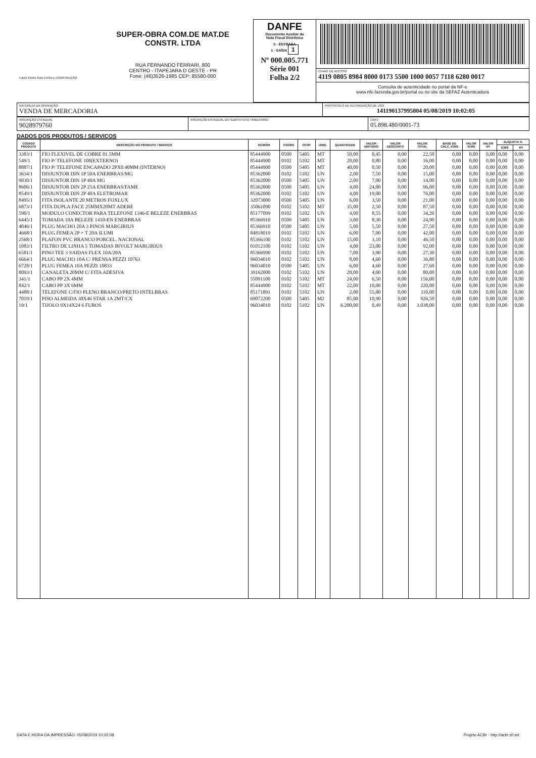| TUDO PARA SUA CASA E CONSTRUÇÃO SUPER-OBRA COM.DE MAT.DE CONSTR. LTDA RUA FERNANDO FERRARI, 800 CENTRO - ITAPEJARA D OESTE - PR Fone: (46)3526-1985 CEP: 85580-000 | DANFE Documento Auxiliar da Nota Fiscal Eletrônica 0 - ENTRADA 1 - SAÍDA 1 Nº 000.005.771 Série 001 Folha 2/2 | CHAVE DE ACESSO 4119 0805 8984 8000 0173 5500 1000 0057 7118 6280 0017 Consulta de autenticidade no portal da NF-e www.nfe.fazenda.gov.br/portal ou no site da SEFAZ Autenticadora |
| NATUREZA DA OPERAÇÃO VENDA DE MERCADORIA | PROTOCOLO DE AUTORIZAÇÃO DE USO 141190137995804 05/08/2019 10:02:05 |
| INSCRIÇÃO ESTADUAL 9028979760 | INSCRIÇÃO ESTADUAL DO SUBSTITUTO TRIBUTÁRIO | CNPJ 05.898.480/0001-73 |
DADOS DOS PRODUTOS / SERVIÇOS
| CÓDIGO PRODUTO | DESCRIÇÃO DO PRODUTO / SERVIÇO | NCM/SH | CSOSN | CFOP | UNID. | QUANTIDADE | VALOR UNITÁRIO | VALOR DESCONTO | VALOR TOTAL | BASE DE CÁLC. ICMS | VALOR ICMS | VALOR IPI | ALÍQUOTA % | |
| --- | --- | --- | --- | --- | --- | --- | --- | --- | --- | --- | --- | --- | --- | --- |
| | | | | | | | | | | | | | ICMS | IPI |
| 3383/1 | FIO FLEXIVEL DE COBRE 01.5MM | 85444900 | 0500 | 5405 | MT | 50,00 | 0,45 | 0,00 | 22,50 | 0,00 | 0,00 | 0,00 | 0,00 | 0,00 |
| 549/1 | FIO P/ TELEFONE 100(EXTERNO) | 85444900 | 0102 | 5102 | MT | 20,00 | 0,80 | 0,00 | 16,00 | 0,00 | 0,00 | 0,00 | 0,00 | 0,00 |
| 8887/1 | FIO P/ TELEFONE ENCAPADO 2PX0.40MM (INTERNO) | 85444900 | 0500 | 5405 | MT | 40,00 | 0,50 | 0,00 | 20,00 | 0,00 | 0,00 | 0,00 | 0,00 | 0,00 |
| 3634/1 | DISJUNTOR DIN 1P 50A ENERBRAS/MG | 85362000 | 0102 | 5102 | UN | 2,00 | 7,50 | 0,00 | 15,00 | 0,00 | 0,00 | 0,00 | 0,00 | 0,00 |
| 9030/1 | DISJUNTOR DIN 1P 40A MG | 85362000 | 0500 | 5405 | UN | 2,00 | 7,00 | 0,00 | 14,00 | 0,00 | 0,00 | 0,00 | 0,00 | 0,00 |
| 8606/1 | DISJUNTOR DIN 2P 25A ENERBRAS/FAME | 85362000 | 0500 | 5405 | UN | 4,00 | 24,00 | 0,00 | 96,00 | 0,00 | 0,00 | 0,00 | 0,00 | 0,00 |
| 8549/1 | DISJUNTOR DIN 2P 40A ELETROMAR | 85362000 | 0102 | 5102 | UN | 4,00 | 19,00 | 0,00 | 76,00 | 0,00 | 0,00 | 0,00 | 0,00 | 0,00 |
| 8495/1 | FITA ISOLANTE 20 METROS FOXLUX | 32073000 | 0500 | 5405 | UN | 6,00 | 3,50 | 0,00 | 21,00 | 0,00 | 0,00 | 0,00 | 0,00 | 0,00 |
| 6873/1 | FITA DUPLA FACE 25MMX20MT ADERE | 35061090 | 0102 | 5102 | MT | 35,00 | 2,50 | 0,00 | 87,50 | 0,00 | 0,00 | 0,00 | 0,00 | 0,00 |
| 590/1 | MODULO CONECTOR PARA TELEFONE 1346-E BELEZE ENERBRAS | 85177099 | 0102 | 5102 | UN | 4,00 | 8,55 | 0,00 | 34,20 | 0,00 | 0,00 | 0,00 | 0,00 | 0,00 |
| 6445/1 | TOMADA 10A BELEZE 1410-EN ENERBRAS | 85366910 | 0500 | 5405 | UN | 3,00 | 8,30 | 0,00 | 24,90 | 0,00 | 0,00 | 0,00 | 0,00 | 0,00 |
| 4046/1 | PLUG MACHO 20A 3 PINOS MARGIRIUS | 85366910 | 0500 | 5405 | UN | 5,00 | 5,50 | 0,00 | 27,50 | 0,00 | 0,00 | 0,00 | 0,00 | 0,00 |
| 4668/1 | PLUG FEMEA 2P + T 20A ILUMI | 84818019 | 0102 | 5102 | UN | 6,00 | 7,00 | 0,00 | 42,00 | 0,00 | 0,00 | 0,00 | 0,00 | 0,00 |
| 2568/1 | PLAFON PVC BRANCO PORCEL. NACIONAL | 85366100 | 0102 | 5102 | UN | 15,00 | 3,10 | 0,00 | 46,50 | 0,00 | 0,00 | 0,00 | 0,00 | 0,00 |
| 1083/1 | FILTRO DE LINHA 5 TOMADAS BIVOLT MARGIRIUS | 01012100 | 0102 | 5102 | UN | 4,00 | 23,00 | 0,00 | 92,00 | 0,00 | 0,00 | 0,00 | 0,00 | 0,00 |
| 6581/1 | PINO TEE 3 SAIDAS FLEX 10A/20A | 85366990 | 0102 | 5102 | UN | 7,00 | 3,90 | 0,00 | 27,30 | 0,00 | 0,00 | 0,00 | 0,00 | 0,00 |
| 6664/1 | PLUG MACHO 10A C/ PRENSA PEZZI 10763 | 96034010 | 0102 | 5102 | UN | 8,00 | 4,60 | 0,00 | 36,80 | 0,00 | 0,00 | 0,00 | 0,00 | 0,00 |
| 6728/1 | PLUG FEMEA 10A PEZZI 10833 | 96034010 | 0500 | 5405 | UN | 6,00 | 4,60 | 0,00 | 27,60 | 0,00 | 0,00 | 0,00 | 0,00 | 0,00 |
| 8093/1 | CANALETA 20MM C/ FITA ADESIVA | 39162000 | 0102 | 5102 | UN | 20,00 | 4,00 | 0,00 | 80,00 | 0,00 | 0,00 | 0,00 | 0,00 | 0,00 |
| 341/1 | CABO PP 2X 4MM | 55091100 | 0102 | 5102 | MT | 24,00 | 6,50 | 0,00 | 156,00 | 0,00 | 0,00 | 0,00 | 0,00 | 0,00 |
| 842/1 | CABO PP 3X 6MM | 85444900 | 0102 | 5102 | MT | 22,00 | 10,00 | 0,00 | 220,00 | 0,00 | 0,00 | 0,00 | 0,00 | 0,00 |
| 4488/1 | TELEFONE C/FIO PLENO BRANCO/PRETO INTELBRAS | 85171891 | 0102 | 5102 | UN | 2,00 | 55,00 | 0,00 | 110,00 | 0,00 | 0,00 | 0,00 | 0,00 | 0,00 |
| 7019/1 | PISO ALMEIDA 30X46 STAR 1A 2MT/CX | 69072200 | 0500 | 5405 | M2 | 85,00 | 10,90 | 0,00 | 926,50 | 0,00 | 0,00 | 0,00 | 0,00 | 0,00 |
| 19/1 | TIJOLO 9X14X24 6 FUROS | 96034010 | 0102 | 5102 | UN | 6.200,00 | 0,49 | 0,00 | 3.038,00 | 0,00 | 0,00 | 0,00 | 0,00 | 0,00 |
DATA E HORA DA IMPRESSÃO: 05/08/2019 10:02:08 Projeto ACBr - http://acbr.sf.net